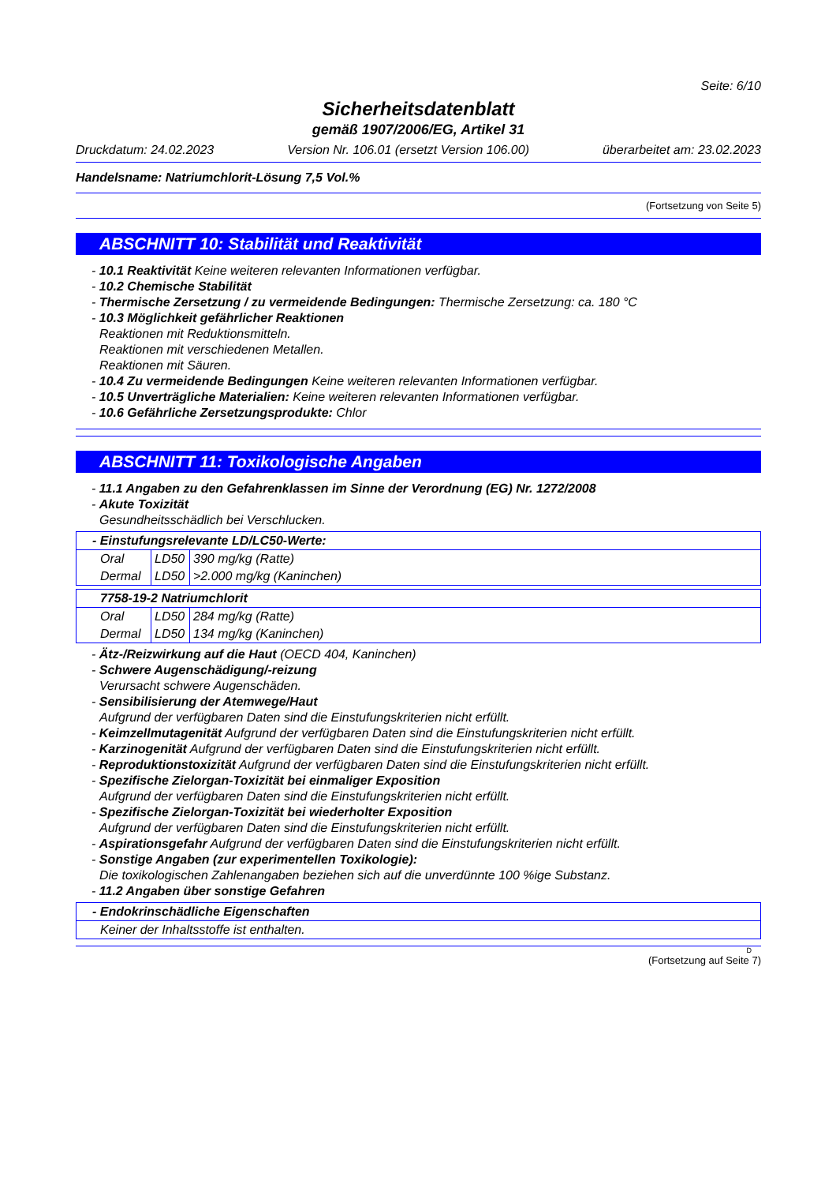Seite: 6/10
Sicherheitsdatenblatt
gemäß 1907/2006/EG, Artikel 31
Druckdatum: 24.02.2023 Version Nr. 106.01 (ersetzt Version 106.00) überarbeitet am: 23.02.2023
Handelsname: Natriumchlorit-Lösung 7,5 Vol.%
(Fortsetzung von Seite 5)
ABSCHNITT 10: Stabilität und Reaktivität
- 10.1 Reaktivität Keine weiteren relevanten Informationen verfügbar.
- 10.2 Chemische Stabilität
- Thermische Zersetzung / zu vermeidende Bedingungen: Thermische Zersetzung: ca. 180 °C
- 10.3 Möglichkeit gefährlicher Reaktionen
Reaktionen mit Reduktionsmitteln.
Reaktionen mit verschiedenen Metallen.
Reaktionen mit Säuren.
- 10.4 Zu vermeidende Bedingungen Keine weiteren relevanten Informationen verfügbar.
- 10.5 Unverträgliche Materialien: Keine weiteren relevanten Informationen verfügbar.
- 10.6 Gefährliche Zersetzungsprodukte: Chlor
ABSCHNITT 11: Toxikologische Angaben
- 11.1 Angaben zu den Gefahrenklassen im Sinne der Verordnung (EG) Nr. 1272/2008
- Akute Toxizität
Gesundheitsschädlich bei Verschlucken.
| - Einstufungsrelevante LD/LC50-Werte: | | |
| --- | --- | --- |
| Oral | LD50 | 390 mg/kg (Ratte) |
| Dermal | LD50 | >2.000 mg/kg (Kaninchen) |
| 7758-19-2 Natriumchlorit | | |
| --- | --- | --- |
| Oral | LD50 | 284 mg/kg (Ratte) |
| Dermal | LD50 | 134 mg/kg (Kaninchen) |
- Ätz-/Reizwirkung auf die Haut (OECD 404, Kaninchen)
- Schwere Augenschädigung/-reizung
Verursacht schwere Augenschäden.
- Sensibilisierung der Atemwege/Haut
Aufgrund der verfügbaren Daten sind die Einstufungskriterien nicht erfüllt.
- Keimzellmutagenität Aufgrund der verfügbaren Daten sind die Einstufungskriterien nicht erfüllt.
- Karzinogenität Aufgrund der verfügbaren Daten sind die Einstufungskriterien nicht erfüllt.
- Reproduktionstoxizität Aufgrund der verfügbaren Daten sind die Einstufungskriterien nicht erfüllt.
- Spezifische Zielorgan-Toxizität bei einmaliger Exposition
Aufgrund der verfügbaren Daten sind die Einstufungskriterien nicht erfüllt.
- Spezifische Zielorgan-Toxizität bei wiederholter Exposition
Aufgrund der verfügbaren Daten sind die Einstufungskriterien nicht erfüllt.
- Aspirationsgefahr Aufgrund der verfügbaren Daten sind die Einstufungskriterien nicht erfüllt.
- Sonstige Angaben (zur experimentellen Toxikologie):
Die toxikologischen Zahlenangaben beziehen sich auf die unverdünnte 100 %ige Substanz.
- 11.2 Angaben über sonstige Gefahren
| - Endokrinschädliche Eigenschaften |
| --- |
| Keiner der Inhaltsstoffe ist enthalten. |
D
(Fortsetzung auf Seite 7)